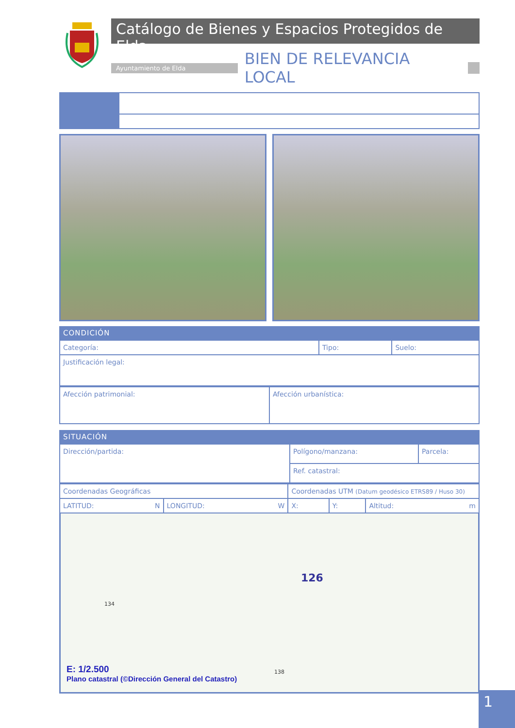Catálogo de Bienes y Espacios Protegidos de Elda
Ayuntamiento de Elda
BIEN DE RELEVANCIA LOCAL
CONDICIÓN
| Categoría: | Tipo: | Suelo: |
| Justificación legal: | | |
| Afección patrimonial: | Afección urbanística: |
SITUACIÓN
| Dirección/partida: | Polígono/manzana: | Parcela: |
| | Ref. catastral: | |
| Coordenadas Geográficas | | Coordenadas UTM (Datum geodésico ETRS89 / Huso 30) | | |
| LATITUD: N | LONGITUD: W | X: | Y: | Altitud: m |
126
134
138
E: 1/2.500
Plano catastral (©Dirección General del Catastro)
1